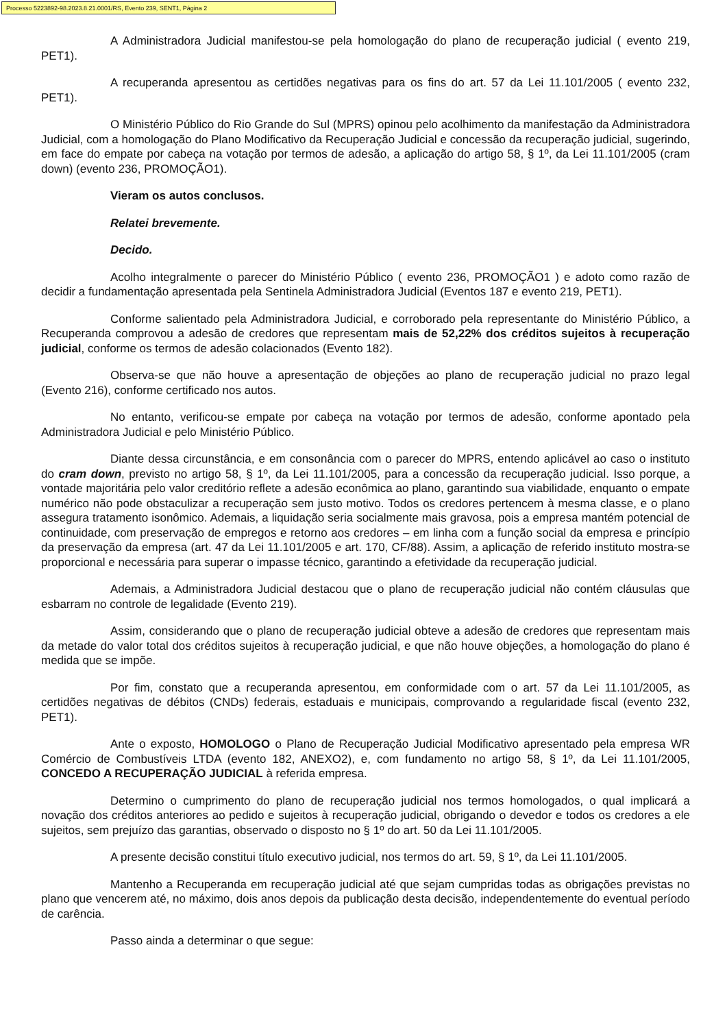Processo 5223892-98.2023.8.21.0001/RS, Evento 239, SENT1, Página 2
A Administradora Judicial manifestou-se pela homologação do plano de recuperação judicial ( evento 219, PET1).
A recuperanda apresentou as certidões negativas para os fins do art. 57 da Lei 11.101/2005 ( evento 232, PET1).
O Ministério Público do Rio Grande do Sul (MPRS) opinou pelo acolhimento da manifestação da Administradora Judicial, com a homologação do Plano Modificativo da Recuperação Judicial e concessão da recuperação judicial, sugerindo, em face do empate por cabeça na votação por termos de adesão, a aplicação do artigo 58, § 1º, da Lei 11.101/2005 (cram down) (evento 236, PROMOÇÃO1).
Vieram os autos conclusos.
Relatei brevemente.
Decido.
Acolho integralmente o parecer do Ministério Público ( evento 236, PROMOÇÃO1 ) e adoto como razão de decidir a fundamentação apresentada pela Sentinela Administradora Judicial (Eventos 187 e evento 219, PET1).
Conforme salientado pela Administradora Judicial, e corroborado pela representante do Ministério Público, a Recuperanda comprovou a adesão de credores que representam mais de 52,22% dos créditos sujeitos à recuperação judicial, conforme os termos de adesão colacionados (Evento 182).
Observa-se que não houve a apresentação de objeções ao plano de recuperação judicial no prazo legal (Evento 216), conforme certificado nos autos.
No entanto, verificou-se empate por cabeça na votação por termos de adesão, conforme apontado pela Administradora Judicial e pelo Ministério Público.
Diante dessa circunstância, e em consonância com o parecer do MPRS, entendo aplicável ao caso o instituto do cram down, previsto no artigo 58, § 1º, da Lei 11.101/2005, para a concessão da recuperação judicial. Isso porque, a vontade majoritária pelo valor creditório reflete a adesão econômica ao plano, garantindo sua viabilidade, enquanto o empate numérico não pode obstaculizar a recuperação sem justo motivo. Todos os credores pertencem à mesma classe, e o plano assegura tratamento isonômico. Ademais, a liquidação seria socialmente mais gravosa, pois a empresa mantém potencial de continuidade, com preservação de empregos e retorno aos credores – em linha com a função social da empresa e princípio da preservação da empresa (art. 47 da Lei 11.101/2005 e art. 170, CF/88). Assim, a aplicação de referido instituto mostra-se proporcional e necessária para superar o impasse técnico, garantindo a efetividade da recuperação judicial.
Ademais, a Administradora Judicial destacou que o plano de recuperação judicial não contém cláusulas que esbarram no controle de legalidade (Evento 219).
Assim, considerando que o plano de recuperação judicial obteve a adesão de credores que representam mais da metade do valor total dos créditos sujeitos à recuperação judicial, e que não houve objeções, a homologação do plano é medida que se impõe.
Por fim, constato que a recuperanda apresentou, em conformidade com o art. 57 da Lei 11.101/2005, as certidões negativas de débitos (CNDs) federais, estaduais e municipais, comprovando a regularidade fiscal (evento 232, PET1).
Ante o exposto, HOMOLOGO o Plano de Recuperação Judicial Modificativo apresentado pela empresa WR Comércio de Combustíveis LTDA (evento 182, ANEXO2), e, com fundamento no artigo 58, § 1º, da Lei 11.101/2005, CONCEDO A RECUPERAÇÃO JUDICIAL à referida empresa.
Determino o cumprimento do plano de recuperação judicial nos termos homologados, o qual implicará a novação dos créditos anteriores ao pedido e sujeitos à recuperação judicial, obrigando o devedor e todos os credores a ele sujeitos, sem prejuízo das garantias, observado o disposto no § 1º do art. 50 da Lei 11.101/2005.
A presente decisão constitui título executivo judicial, nos termos do art. 59, § 1º, da Lei 11.101/2005.
Mantenho a Recuperanda em recuperação judicial até que sejam cumpridas todas as obrigações previstas no plano que vencerem até, no máximo, dois anos depois da publicação desta decisão, independentemente do eventual período de carência.
Passo ainda a determinar o que segue: